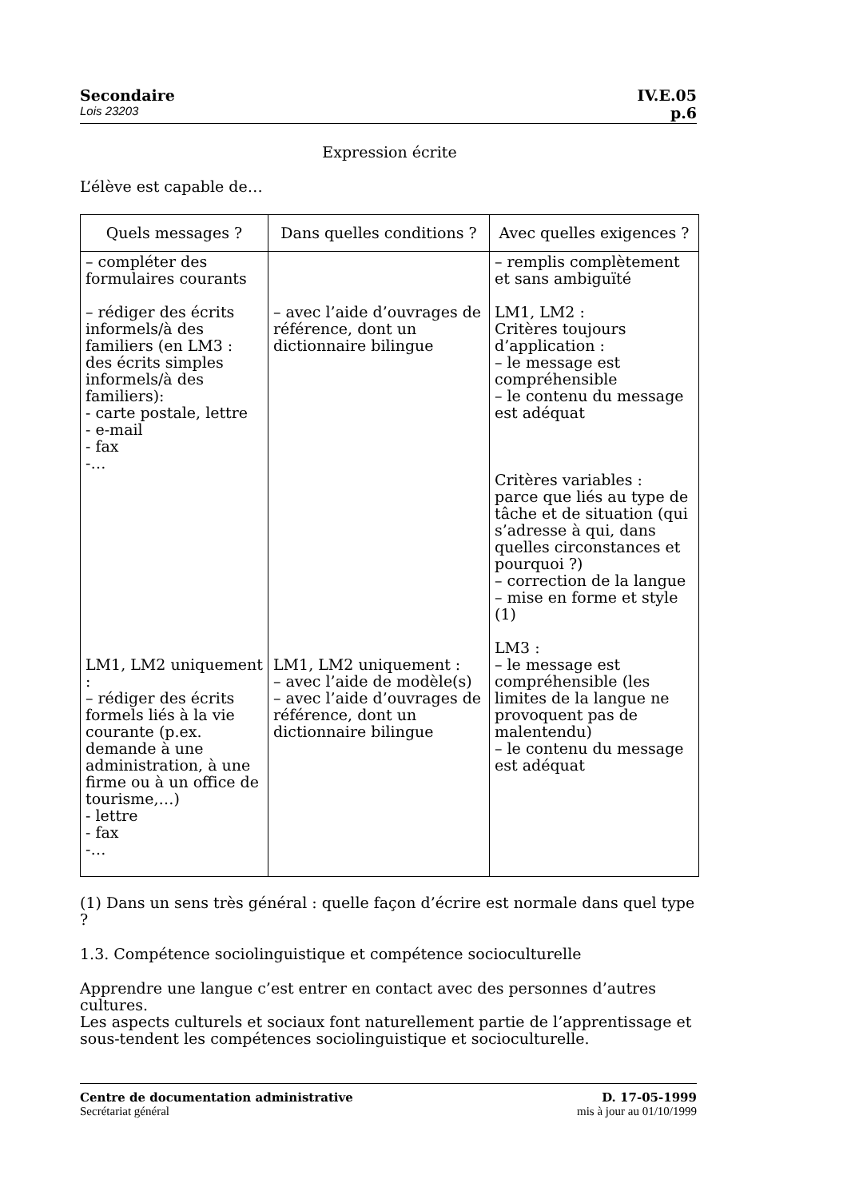Secondaire IV.E.05
Lois 23203 p.6
Expression écrite
L’élève est capable de…
| Quels messages ? | Dans quelles conditions ? | Avec quelles exigences ? |
| --- | --- | --- |
| – compléter des formulaires courants – rédiger des écrits informels/à des familiers (en LM3 : des écrits simples informels/à des familiers): - carte postale, lettre - e-mail - fax -… LM1, LM2 uniquement : – rédiger des écrits formels liés à la vie courante (p.ex. demande à une administration, à une firme ou à un office de tourisme,…) - lettre - fax -… | – avec l’aide d’ouvrages de référence, dont un dictionnaire bilingue LM1, LM2 uniquement : – avec l’aide de modèle(s) – avec l’aide d’ouvrages de référence, dont un dictionnaire bilingue | – remplis complètement et sans ambiguïté LM1, LM2 : Critères toujours d’application : – le message est compréhensible – le contenu du message est adéquat Critères variables : parce que liés au type de tâche et de situation (qui s’adresse à qui, dans quelles circonstances et pourquoi ?) – correction de la langue – mise en forme et style (1) LM3 : – le message est compréhensible (les limites de la langue ne provoquent pas de malentendu) – le contenu du message est adéquat |
(1) Dans un sens très général : quelle façon d’écrire est normale dans quel type ?
1.3. Compétence sociolinguistique et compétence socioculturelle
Apprendre une langue c’est entrer en contact avec des personnes d’autres cultures.
Les aspects culturels et sociaux font naturellement partie de l’apprentissage et sous-tendent les compétences sociolinguistique et socioculturelle.
Centre de documentation administrative D. 17-05-1999
Secrétariat général mis à jour au 01/10/1999